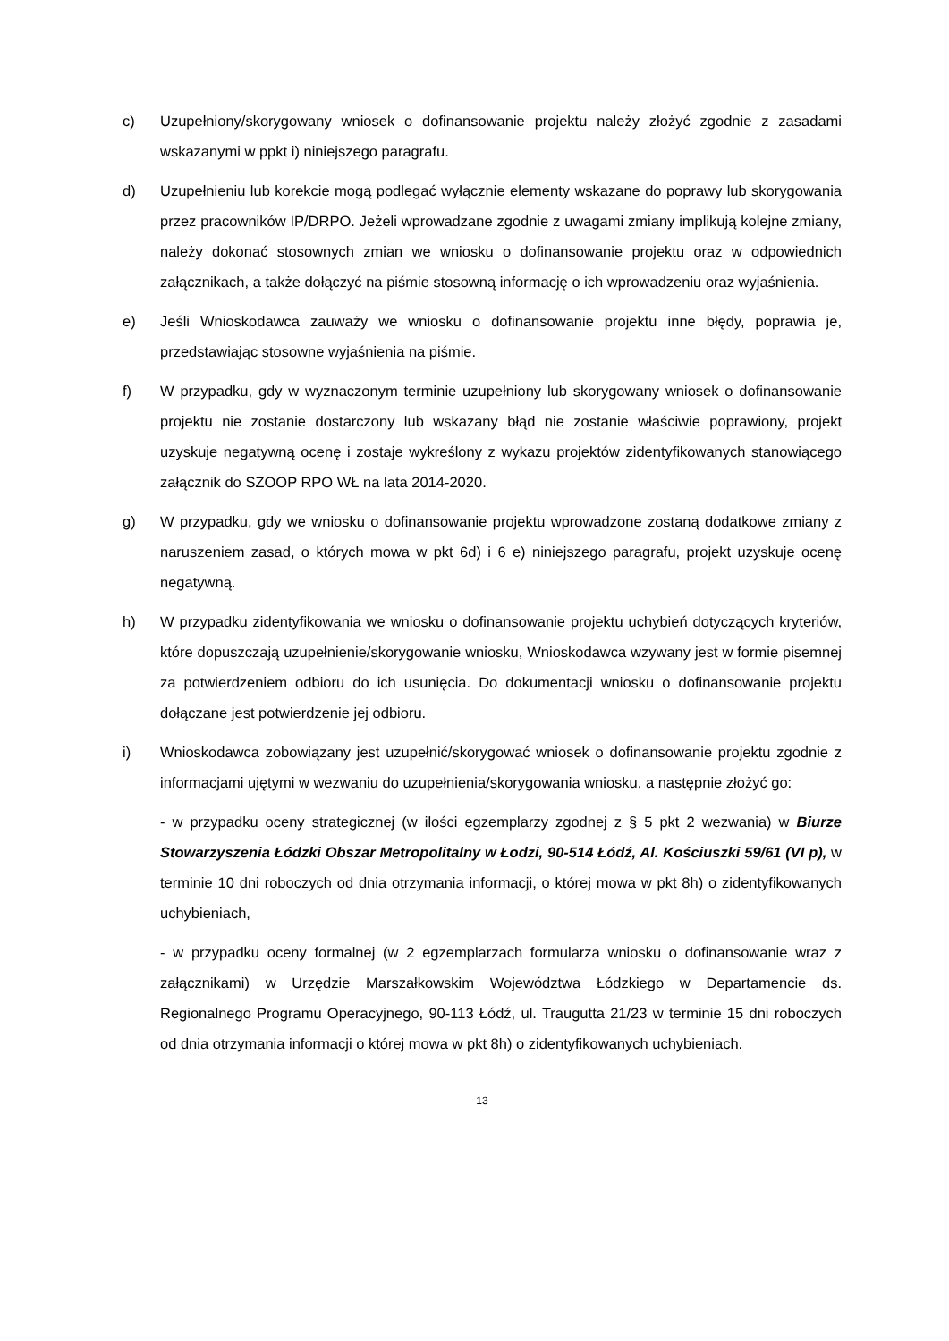c) Uzupełniony/skorygowany wniosek o dofinansowanie projektu należy złożyć zgodnie z zasadami wskazanymi w ppkt i) niniejszego paragrafu.
d) Uzupełnieniu lub korekcie mogą podlegać wyłącznie elementy wskazane do poprawy lub skorygowania przez pracowników IP/DRPO. Jeżeli wprowadzane zgodnie z uwagami zmiany implikują kolejne zmiany, należy dokonać stosownych zmian we wniosku o dofinansowanie projektu oraz w odpowiednich załącznikach, a także dołączyć na piśmie stosowną informację o ich wprowadzeniu oraz wyjaśnienia.
e) Jeśli Wnioskodawca zauważy we wniosku o dofinansowanie projektu inne błędy, poprawia je, przedstawiając stosowne wyjaśnienia na piśmie.
f) W przypadku, gdy w wyznaczonym terminie uzupełniony lub skorygowany wniosek o dofinansowanie projektu nie zostanie dostarczony lub wskazany błąd nie zostanie właściwie poprawiony, projekt uzyskuje negatywną ocenę i zostaje wykreślony z wykazu projektów zidentyfikowanych stanowiącego załącznik do SZOOP RPO WŁ na lata 2014-2020.
g) W przypadku, gdy we wniosku o dofinansowanie projektu wprowadzone zostaną dodatkowe zmiany z naruszeniem zasad, o których mowa w pkt 6d) i 6 e) niniejszego paragrafu, projekt uzyskuje ocenę negatywną.
h) W przypadku zidentyfikowania we wniosku o dofinansowanie projektu uchybień dotyczących kryteriów, które dopuszczają uzupełnienie/skorygowanie wniosku, Wnioskodawca wzywany jest w formie pisemnej za potwierdzeniem odbioru do ich usunięcia. Do dokumentacji wniosku o dofinansowanie projektu dołączane jest potwierdzenie jej odbioru.
i) Wnioskodawca zobowiązany jest uzupełnić/skorygować wniosek o dofinansowanie projektu zgodnie z informacjami ujętymi w wezwaniu do uzupełnienia/skorygowania wniosku, a następnie złożyć go:
- w przypadku oceny strategicznej (w ilości egzemplarzy zgodnej z § 5 pkt 2 wezwania) w Biurze Stowarzyszenia Łódzki Obszar Metropolitalny w Łodzi, 90-514 Łódź, Al. Kościuszki 59/61 (VI p), w terminie 10 dni roboczych od dnia otrzymania informacji, o której mowa w pkt 8h) o zidentyfikowanych uchybieniach,
- w przypadku oceny formalnej (w 2 egzemplarzach formularza wniosku o dofinansowanie wraz z załącznikami) w Urzędzie Marszałkowskim Województwa Łódzkiego w Departamencie ds. Regionalnego Programu Operacyjnego, 90-113 Łódź, ul. Traugutta 21/23 w terminie 15 dni roboczych od dnia otrzymania informacji o której mowa w pkt 8h) o zidentyfikowanych uchybieniach.
13